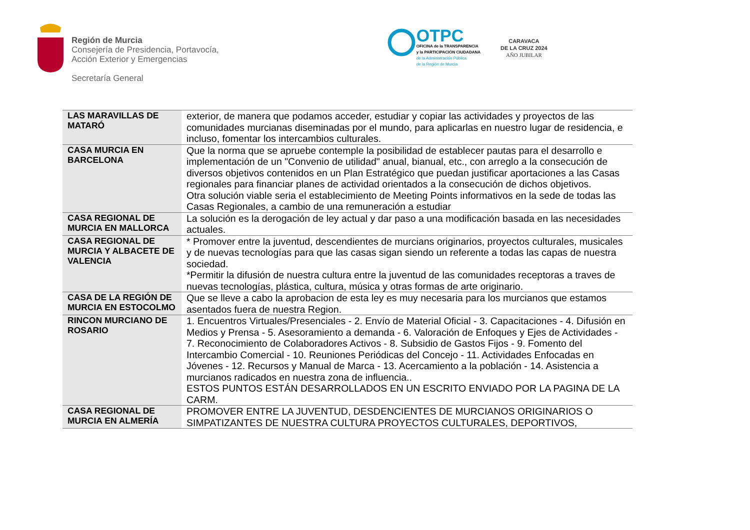Región de Murcia
Consejería de Presidencia, Portavocía,
Acción Exterior y Emergencias
Secretaría General
OTPC
OFICINA de la TRANSPARENCIA
y la PARTICIPACIÓN CIUDADANA
de la Administración Pública
de la Región de Murcia
CARAVACA
DE LA CRUZ 2024
AÑO JUBILAR
| LAS MARAVILLAS DE MATARÓ | exterior, de manera que podamos acceder, estudiar y copiar las actividades y proyectos de las comunidades murcianas diseminadas por el mundo, para aplicarlas en nuestro lugar de residencia, e incluso, fomentar los intercambios culturales. |
| CASA MURCIA EN BARCELONA | Que la norma que se apruebe contemple la posibilidad de establecer pautas para el desarrollo e implementación de un "Convenio de utilidad" anual, bianual, etc., con arreglo a la consecución de diversos objetivos contenidos en un Plan Estratégico que puedan justificar aportaciones a las Casas regionales para financiar planes de actividad orientados a la consecución de dichos objetivos. Otra solución viable seria el establecimiento de Meeting Points informativos en la sede de todas las Casas Regionales, a cambio de una remuneración a estudiar |
| CASA REGIONAL DE MURCIA EN MALLORCA | La solución es la derogación de ley actual y dar paso a una modificación basada en las necesidades actuales. |
| CASA REGIONAL DE MURCIA Y ALBACETE DE VALENCIA | * Promover entre la juventud, descendientes de murcians originarios, proyectos culturales, musicales y de nuevas tecnologías para que las casas sigan siendo un referente a todas las capas de nuestra sociedad. *Permitir la difusión de nuestra cultura entre la juventud de las comunidades receptoras a traves de nuevas tecnologías, plástica, cultura, música y otras formas de arte originario. |
| CASA DE LA REGIÓN DE MURCIA EN ESTOCOLMO | Que se lleve a cabo la aprobacion de esta ley es muy necesaria para los murcianos que estamos asentados fuera de nuestra Region. |
| RINCON MURCIANO DE ROSARIO | 1. Encuentros Virtuales/Presenciales - 2. Envío de Material Oficial - 3. Capacitaciones - 4. Difusión en Medios y Prensa - 5. Asesoramiento a demanda - 6. Valoración de Enfoques y Ejes de Actividades - 7. Reconocimiento de Colaboradores Activos - 8. Subsidio de Gastos Fijos - 9. Fomento del Intercambio Comercial - 10. Reuniones Periódicas del Concejo - 11. Actividades Enfocadas en Jóvenes - 12. Recursos y Manual de Marca - 13. Acercamiento a la población - 14. Asistencia a murcianos radicados en nuestra zona de influencia.. ESTOS PUNTOS ESTÁN DESARROLLADOS EN UN ESCRITO ENVIADO POR LA PAGINA DE LA CARM. |
| CASA REGIONAL DE MURCIA EN ALMERÍA | PROMOVER ENTRE LA JUVENTUD, DESDENCIENTES DE MURCIANOS ORIGINARIOS O SIMPATIZANTES DE NUESTRA CULTURA PROYECTOS CULTURALES, DEPORTIVOS, |